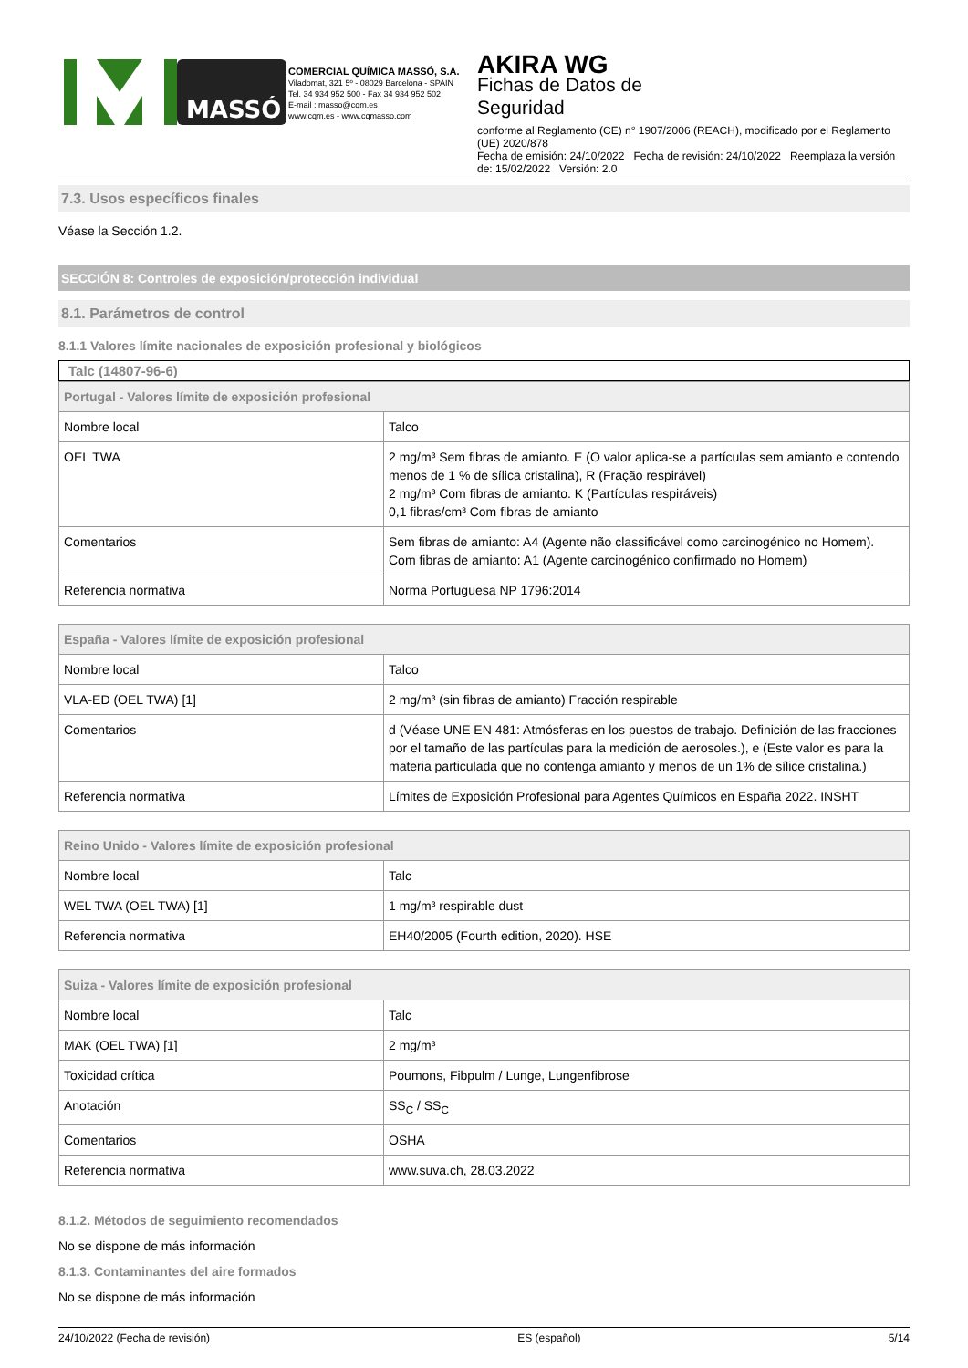MASSÓ
COMERCIAL QUÍMICA MASSÓ, S.A.
Viladomat, 321 5º - 08029 Barcelona - SPAIN
Tel. 34 934 952 500 - Fax 34 934 952 502
E-mail : masso@cqm.es
www.cqm.es - www.cqmasso.com
AKIRA WG
Fichas de Datos de
Seguridad
conforme al Reglamento (CE) n° 1907/2006 (REACH), modificado por el Reglamento (UE) 2020/878
Fecha de emisión: 24/10/2022 Fecha de revisión: 24/10/2022 Reemplaza la versión de: 15/02/2022 Versión: 2.0
7.3. Usos específicos finales
Véase la Sección 1.2.
SECCIÓN 8: Controles de exposición/protección individual
8.1. Parámetros de control
8.1.1 Valores límite nacionales de exposición profesional y biológicos
Talc (14807-96-6)
| Portugal - Valores límite de exposición profesional | |
| --- | --- |
| Nombre local | Talco |
| OEL TWA | 2 mg/m³ Sem fibras de amianto. E (O valor aplica-se a partículas sem amianto e contendo menos de 1 % de sílica cristalina), R (Fração respirável) 2 mg/m³ Com fibras de amianto. K (Partículas respiráveis) 0,1 fibras/cm³ Com fibras de amianto |
| Comentarios | Sem fibras de amianto: A4 (Agente não classificável como carcinogénico no Homem). Com fibras de amianto: A1 (Agente carcinogénico confirmado no Homem) |
| Referencia normativa | Norma Portuguesa NP 1796:2014 |
| España - Valores límite de exposición profesional | |
| --- | --- |
| Nombre local | Talco |
| VLA-ED (OEL TWA) [1] | 2 mg/m³ (sin fibras de amianto) Fracción respirable |
| Comentarios | d (Véase UNE EN 481: Atmósferas en los puestos de trabajo. Definición de las fracciones por el tamaño de las partículas para la medición de aerosoles.), e (Este valor es para la materia particulada que no contenga amianto y menos de un 1% de sílice cristalina.) |
| Referencia normativa | Límites de Exposición Profesional para Agentes Químicos en España 2022. INSHT |
| Reino Unido - Valores límite de exposición profesional | |
| --- | --- |
| Nombre local | Talc |
| WEL TWA (OEL TWA) [1] | 1 mg/m³ respirable dust |
| Referencia normativa | EH40/2005 (Fourth edition, 2020). HSE |
| Suiza - Valores límite de exposición profesional | |
| --- | --- |
| Nombre local | Talc |
| MAK (OEL TWA) [1] | 2 mg/m³ |
| Toxicidad crítica | Poumons, Fibpulm / Lunge, Lungenfibrose |
| Anotación | SS<sub>C</sub> / SS<sub>C</sub> |
| Comentarios | OSHA |
| Referencia normativa | www.suva.ch, 28.03.2022 |
8.1.2. Métodos de seguimiento recomendados
No se dispone de más información
8.1.3. Contaminantes del aire formados
No se dispone de más información
24/10/2022 (Fecha de revisión) ES (español) 5/14